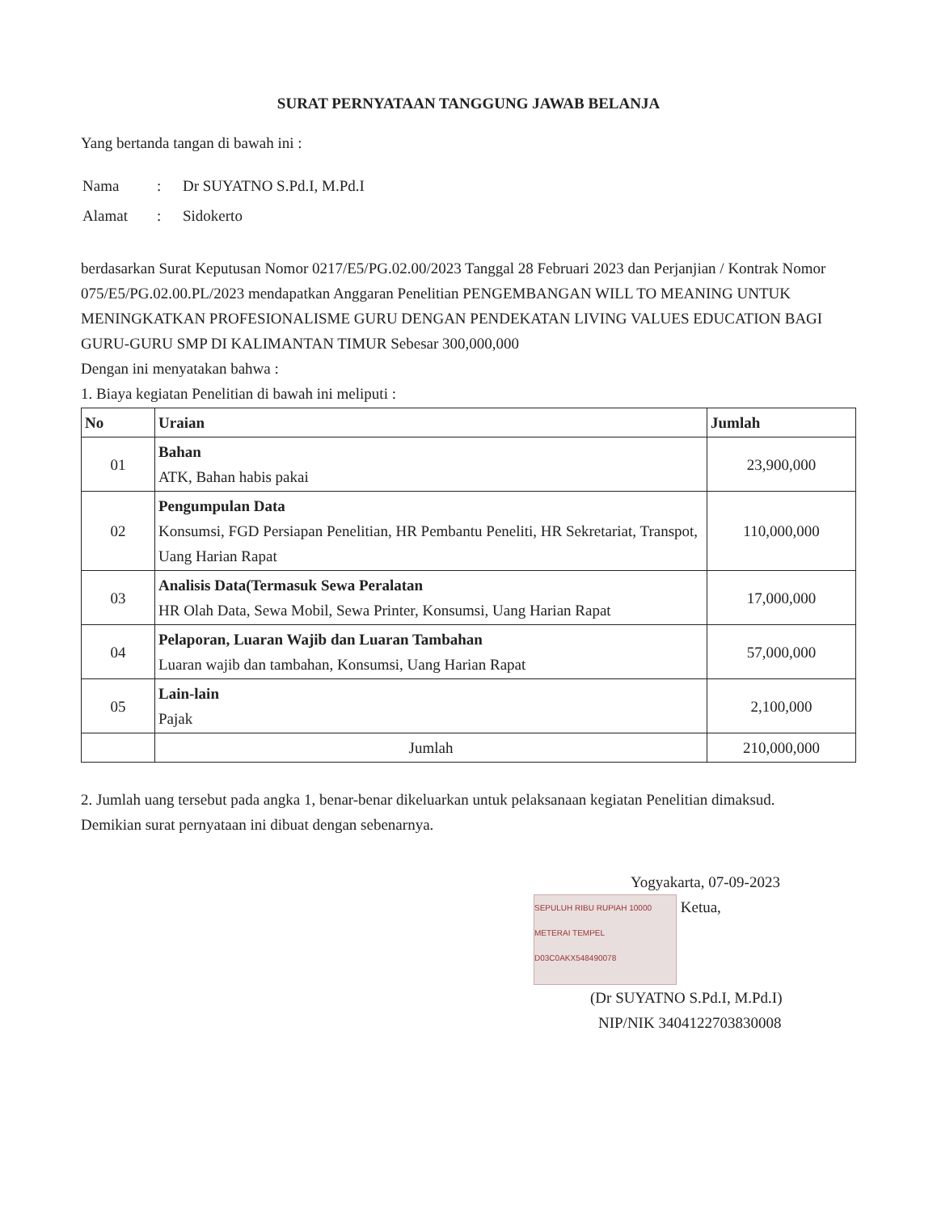SURAT PERNYATAAN TANGGUNG JAWAB BELANJA
Yang bertanda tangan di bawah ini :
| Nama | : | Dr SUYATNO S.Pd.I, M.Pd.I |
| Alamat | : | Sidokerto |
berdasarkan Surat Keputusan Nomor 0217/E5/PG.02.00/2023 Tanggal 28 Februari 2023 dan Perjanjian / Kontrak Nomor 075/E5/PG.02.00.PL/2023 mendapatkan Anggaran Penelitian PENGEMBANGAN WILL TO MEANING UNTUK MENINGKATKAN PROFESIONALISME GURU DENGAN PENDEKATAN LIVING VALUES EDUCATION BAGI GURU-GURU SMP DI KALIMANTAN TIMUR Sebesar 300,000,000
Dengan ini menyatakan bahwa :
1. Biaya kegiatan Penelitian di bawah ini meliputi :
| No | Uraian | Jumlah |
| --- | --- | --- |
| 01 | Bahan ATK, Bahan habis pakai | 23,900,000 |
| 02 | Pengumpulan Data Konsumsi, FGD Persiapan Penelitian, HR Pembantu Peneliti, HR Sekretariat, Transpot, Uang Harian Rapat | 110,000,000 |
| 03 | Analisis Data(Termasuk Sewa Peralatan HR Olah Data, Sewa Mobil, Sewa Printer, Konsumsi, Uang Harian Rapat | 17,000,000 |
| 04 | Pelaporan, Luaran Wajib dan Luaran Tambahan Luaran wajib dan tambahan, Konsumsi, Uang Harian Rapat | 57,000,000 |
| 05 | Lain-lain Pajak | 2,100,000 |
| | Jumlah | 210,000,000 |
2. Jumlah uang tersebut pada angka 1, benar-benar dikeluarkan untuk pelaksanaan kegiatan Penelitian dimaksud.
Demikian surat pernyataan ini dibuat dengan sebenarnya.
Yogyakarta, 07-09-2023
SEPULUH RIBU RUPIAH 10000
METERAI TEMPEL
D03C0AKX548490078 Ketua,
(Dr SUYATNO S.Pd.I, M.Pd.I)
NIP/NIK 3404122703830008